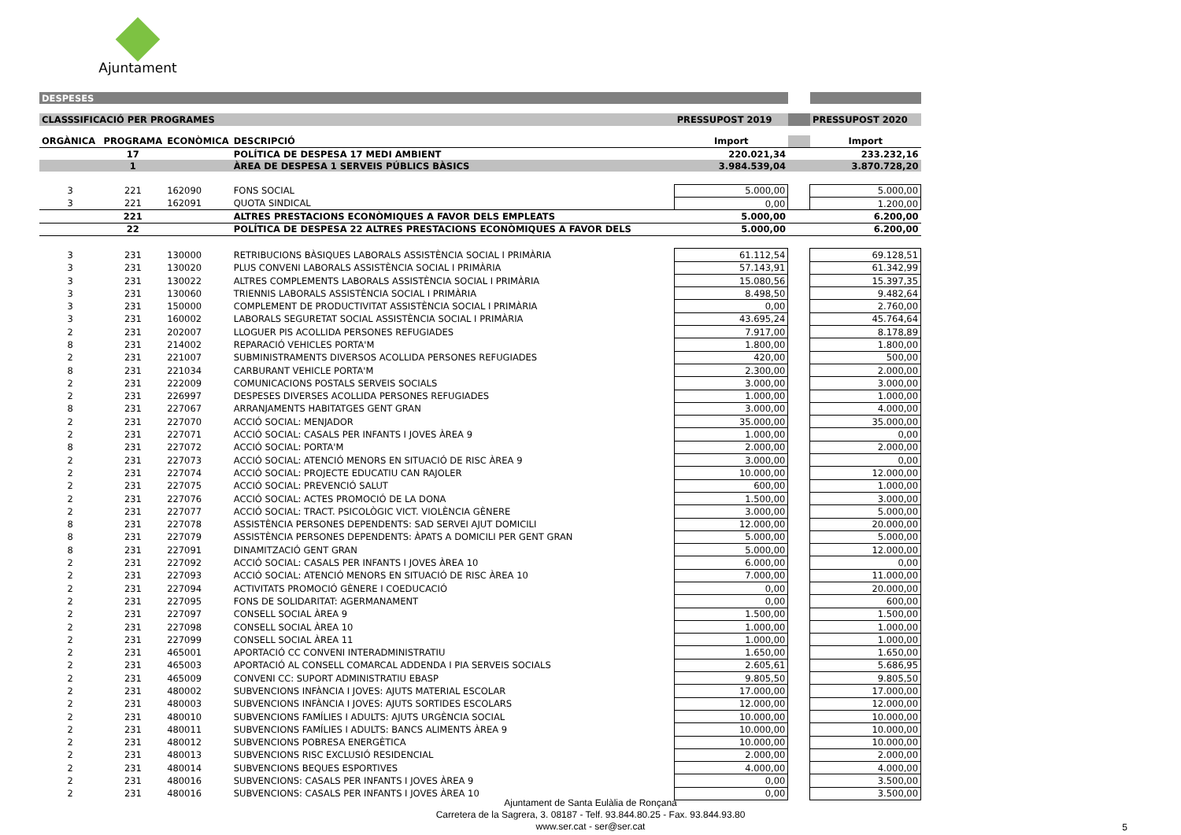Ajuntament
| DESPESES | | | | | | |
| CLASSSIFICACIÓ PER PROGRAMES | | | | PRESSUPOST 2019 | | PRESSUPOST 2020 |
| ORGÀNICA | PROGRAMA | ECONÒMICA | DESCRIPCIÓ | Import | | Import |
| | 17 | | POLÍTICA DE DESPESA 17 MEDI AMBIENT | 220.021,34 | | 233.232,16 |
| | 1 | | ÀREA DE DESPESA 1 SERVEIS PÚBLICS BÀSICS | 3.984.539,04 | | 3.870.728,20 |
| 3 | 221 | 162090 | FONS SOCIAL | 5.000,00 | | 5.000,00 |
| 3 | 221 | 162091 | QUOTA SINDICAL | 0,00 | | 1.200,00 |
| | 221 | | ALTRES PRESTACIONS ECONÒMIQUES A FAVOR DELS EMPLEATS | 5.000,00 | | 6.200,00 |
| | 22 | | POLÍTICA DE DESPESA 22 ALTRES PRESTACIONS ECONÒMIQUES A FAVOR DELS | 5.000,00 | | 6.200,00 |
| 3 | 231 | 130000 | RETRIBUCIONS BÀSIQUES LABORALS ASSISTÈNCIA SOCIAL I PRIMÀRIA | 61.112,54 | | 69.128,51 |
| 3 | 231 | 130020 | PLUS CONVENI LABORALS ASSISTÈNCIA SOCIAL I PRIMÀRIA | 57.143,91 | | 61.342,99 |
| 3 | 231 | 130022 | ALTRES COMPLEMENTS LABORALS ASSISTÈNCIA SOCIAL I PRIMÀRIA | 15.080,56 | | 15.397,35 |
| 3 | 231 | 130060 | TRIENNIS LABORALS ASSISTÈNCIA SOCIAL I PRIMÀRIA | 8.498,50 | | 9.482,64 |
| 3 | 231 | 150000 | COMPLEMENT DE PRODUCTIVITAT ASSISTÈNCIA SOCIAL I PRIMÀRIA | 0,00 | | 2.760,00 |
| 3 | 231 | 160002 | LABORALS SEGURETAT SOCIAL ASSISTÈNCIA SOCIAL I PRIMÀRIA | 43.695,24 | | 45.764,64 |
| 2 | 231 | 202007 | LLOGUER PIS ACOLLIDA PERSONES REFUGIADES | 7.917,00 | | 8.178,89 |
| 8 | 231 | 214002 | REPARACIÓ VEHICLES PORTA'M | 1.800,00 | | 1.800,00 |
| 2 | 231 | 221007 | SUBMINISTRAMENTS DIVERSOS ACOLLIDA PERSONES REFUGIADES | 420,00 | | 500,00 |
| 8 | 231 | 221034 | CARBURANT VEHICLE PORTA'M | 2.300,00 | | 2.000,00 |
| 2 | 231 | 222009 | COMUNICACIONS POSTALS SERVEIS SOCIALS | 3.000,00 | | 3.000,00 |
| 2 | 231 | 226997 | DESPESES DIVERSES ACOLLIDA PERSONES REFUGIADES | 1.000,00 | | 1.000,00 |
| 8 | 231 | 227067 | ARRANJAMENTS HABITATGES GENT GRAN | 3.000,00 | | 4.000,00 |
| 2 | 231 | 227070 | ACCIÓ SOCIAL: MENJADOR | 35.000,00 | | 35.000,00 |
| 2 | 231 | 227071 | ACCIÓ SOCIAL: CASALS PER INFANTS I JOVES ÀREA 9 | 1.000,00 | | 0,00 |
| 8 | 231 | 227072 | ACCIÓ SOCIAL: PORTA'M | 2.000,00 | | 2.000,00 |
| 2 | 231 | 227073 | ACCIÓ SOCIAL: ATENCIÓ MENORS EN SITUACIÓ DE RISC ÀREA 9 | 3.000,00 | | 0,00 |
| 2 | 231 | 227074 | ACCIÓ SOCIAL: PROJECTE EDUCATIU CAN RAJOLER | 10.000,00 | | 12.000,00 |
| 2 | 231 | 227075 | ACCIÓ SOCIAL: PREVENCIÓ SALUT | 600,00 | | 1.000,00 |
| 2 | 231 | 227076 | ACCIÓ SOCIAL: ACTES PROMOCIÓ DE LA DONA | 1.500,00 | | 3.000,00 |
| 2 | 231 | 227077 | ACCIÓ SOCIAL: TRACT. PSICOLÒGIC VICT. VIOLÈNCIA GÈNERE | 3.000,00 | | 5.000,00 |
| 8 | 231 | 227078 | ASSISTÈNCIA PERSONES DEPENDENTS: SAD SERVEI AJUT DOMICILI | 12.000,00 | | 20.000,00 |
| 8 | 231 | 227079 | ASSISTÈNCIA PERSONES DEPENDENTS: ÀPATS A DOMICILI PER GENT GRAN | 5.000,00 | | 5.000,00 |
| 8 | 231 | 227091 | DINAMITZACIÓ GENT GRAN | 5.000,00 | | 12.000,00 |
| 2 | 231 | 227092 | ACCIÓ SOCIAL: CASALS PER INFANTS I JOVES ÀREA 10 | 6.000,00 | | 0,00 |
| 2 | 231 | 227093 | ACCIÓ SOCIAL: ATENCIÓ MENORS EN SITUACIÓ DE RISC ÀREA 10 | 7.000,00 | | 11.000,00 |
| 2 | 231 | 227094 | ACTIVITATS PROMOCIÓ GÈNERE I COEDUCACIÓ | 0,00 | | 20.000,00 |
| 2 | 231 | 227095 | FONS DE SOLIDARITAT: AGERMANAMENT | 0,00 | | 600,00 |
| 2 | 231 | 227097 | CONSELL SOCIAL ÀREA 9 | 1.500,00 | | 1.500,00 |
| 2 | 231 | 227098 | CONSELL SOCIAL ÀREA 10 | 1.000,00 | | 1.000,00 |
| 2 | 231 | 227099 | CONSELL SOCIAL ÀREA 11 | 1.000,00 | | 1.000,00 |
| 2 | 231 | 465001 | APORTACIÓ CC CONVENI INTERADMINISTRATIU | 1.650,00 | | 1.650,00 |
| 2 | 231 | 465003 | APORTACIÓ AL CONSELL COMARCAL ADDENDA I PIA SERVEIS SOCIALS | 2.605,61 | | 5.686,95 |
| 2 | 231 | 465009 | CONVENI CC: SUPORT ADMINISTRATIU EBASP | 9.805,50 | | 9.805,50 |
| 2 | 231 | 480002 | SUBVENCIONS INFÀNCIA I JOVES: AJUTS MATERIAL ESCOLAR | 17.000,00 | | 17.000,00 |
| 2 | 231 | 480003 | SUBVENCIONS INFÀNCIA I JOVES: AJUTS SORTIDES ESCOLARS | 12.000,00 | | 12.000,00 |
| 2 | 231 | 480010 | SUBVENCIONS FAMÍLIES I ADULTS: AJUTS URGÈNCIA SOCIAL | 10.000,00 | | 10.000,00 |
| 2 | 231 | 480011 | SUBVENCIONS FAMÍLIES I ADULTS: BANCS ALIMENTS ÀREA 9 | 10.000,00 | | 10.000,00 |
| 2 | 231 | 480012 | SUBVENCIONS POBRESA ENERGÈTICA | 10.000,00 | | 10.000,00 |
| 2 | 231 | 480013 | SUBVENCIONS RISC EXCLUSIÓ RESIDENCIAL | 2.000,00 | | 2.000,00 |
| 2 | 231 | 480014 | SUBVENCIONS BEQUES ESPORTIVES | 4.000,00 | | 4.000,00 |
| 2 | 231 | 480016 | SUBVENCIONS: CASALS PER INFANTS I JOVES ÀREA 9 | 0,00 | | 3.500,00 |
| 2 | 231 | 480016 | SUBVENCIONS: CASALS PER INFANTS I JOVES ÀREA 10 | 0,00 | | 3.500,00 |
Ajuntament de Santa Eulàlia de Ronçana
Carretera de la Sagrera, 3. 08187 - Telf. 93.844.80.25 - Fax. 93.844.93.80
www.ser.cat - ser@ser.cat
5